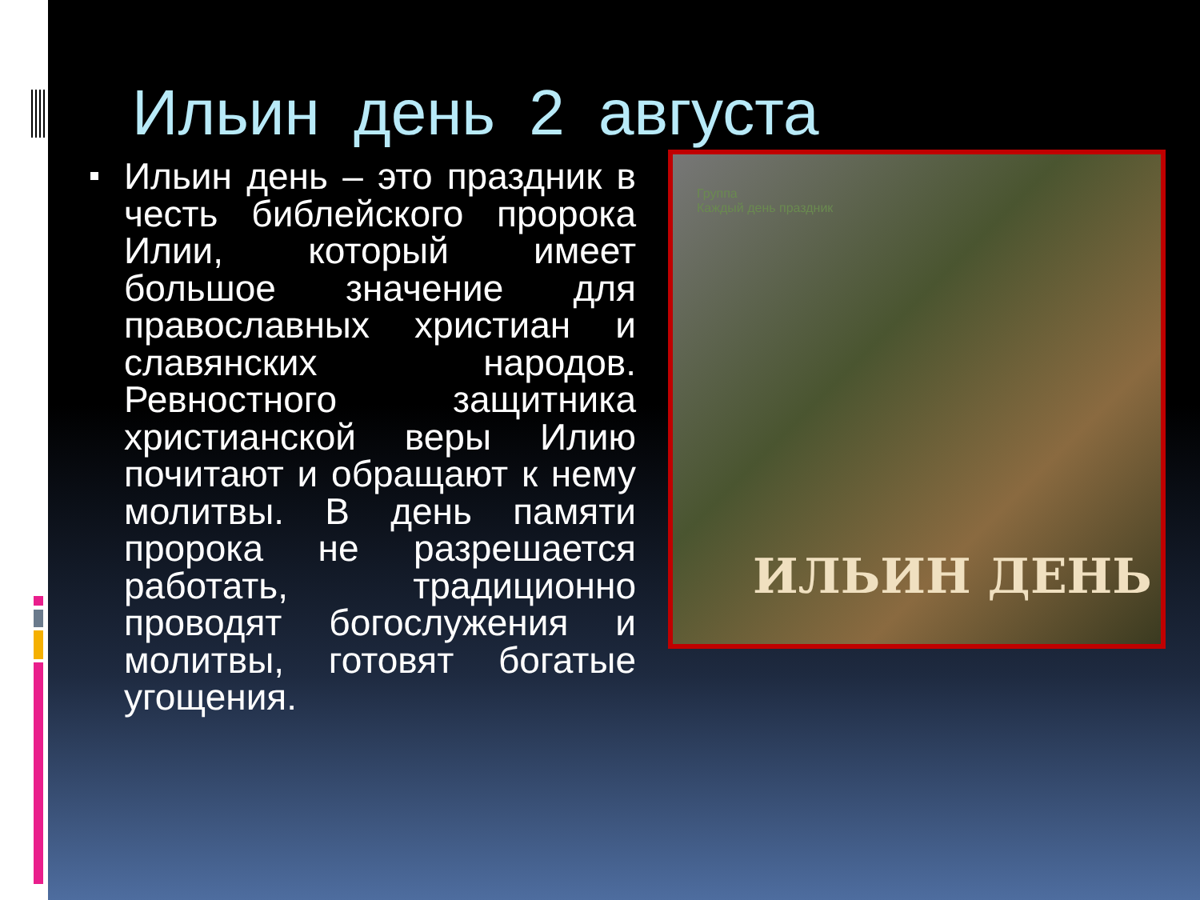Ильин день 2 августа
Ильин день – это праздник в честь библейского пророка Илии, который имеет большое значение для православных христиан и славянских народов. Ревностного защитника христианской веры Илию почитают и обращают к нему молитвы. В день памяти пророка не разрешается работать, традиционно проводят богослужения и молитвы, готовят богатые угощения.
Группа
Каждый день праздник
ИЛЬИН ДЕНЬ